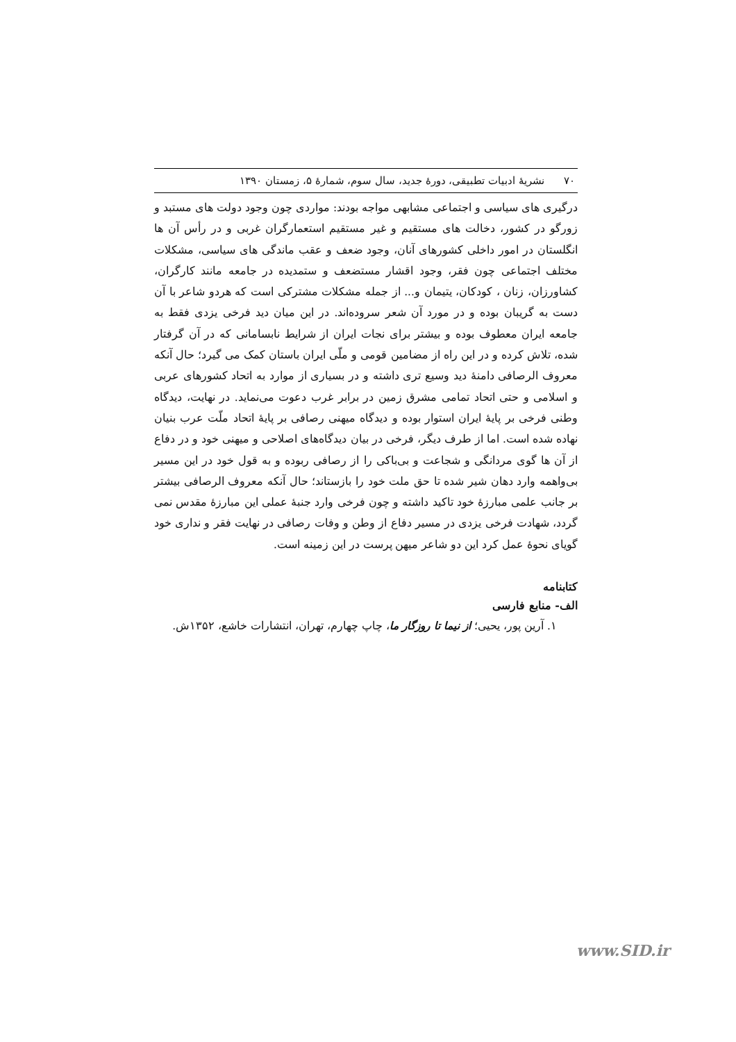۷۰ نشریهٔ ادبیات تطبیقی، دورهٔ جدید، سال سوم، شمارهٔ ۵، زمستان ۱۳۹۰
درگیری های سیاسی و اجتماعی مشابهی مواجه بودند: مواردی چون وجود دولت های مستبد و زورگو در کشور، دخالت های مستقیم و غیر مستقیم استعمارگران غربی و در رأس آن ها انگلستان در امور داخلی کشورهای آنان، وجود ضعف و عقب ماندگی های سیاسی، مشکلات مختلف اجتماعی چون فقر، وجود اقشار مستضعف و ستمدیده در جامعه مانند کارگران، کشاورزان، زنان ، کودکان، یتیمان و... از جمله مشکلات مشترکی است که هردو شاعر با آن دست به گریبان بوده و در مورد آن شعر سروده‌اند. در این میان دید فرخی یزدی فقط به جامعه ایران معطوف بوده و بیشتر برای نجات ایران از شرایط نابسامانی که در آن گرفتار شده، تلاش کرده و در این راه از مضامین قومی و ملّی ایران باستان کمک می گیرد؛ حال آنکه معروف الرصافی دامنهٔ دید وسیع تری داشته و در بسیاری از موارد به اتحاد کشورهای عربی و اسلامی و حتی اتحاد تمامی مشرق زمین در برابر غرب دعوت می‌نماید. در نهایت، دیدگاه وطنی فرخی بر پایهٔ ایران استوار بوده و دیدگاه میهنی رصافی بر پایهٔ اتحاد ملّت عرب بنیان نهاده شده است. اما از طرف دیگر، فرخی در بیان دیدگاه‌های اصلاحی و میهنی خود و در دفاع از آن ها گوی مردانگی و شجاعت و بی‌باکی را از رصافی ربوده و به قول خود در این مسیر بی‌واهمه وارد دهان شیر شده تا حق ملت خود را بازستاند؛ حال آنکه معروف الرصافی بیشتر بر جانب علمی مبارزهٔ خود تاکید داشته و چون فرخی وارد جنبهٔ عملی این مبارزهٔ مقدس نمی گردد، شهادت فرخی یزدی در مسیر دفاع از وطن و وفات رصافی در نهایت فقر و نداری خود گویای نحوهٔ عمل کرد این دو شاعر میهن پرست در این زمینه است.
کتابنامه
الف- منابع فارسی
۱. آرین پور، یحیی؛ از نیما تا روزگار ما، چاپ چهارم، تهران، انتشارات خاشع، ۱۳۵۲ش.
www.SID.ir